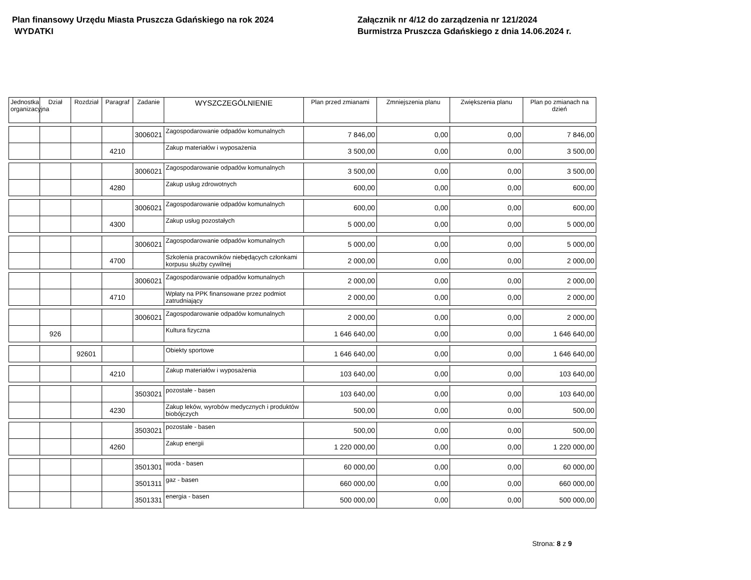Plan finansowy Urzędu Miasta Pruszcza Gdańskiego na rok 2024
WYDATKI
Załącznik nr 4/12 do zarządzenia nr 121/2024
Burmistrza Pruszcza Gdańskiego z dnia 14.06.2024 r.
| Jednostka organizacyjna | Dział | Rozdział | Paragraf | Zadanie | WYSZCZEGÓLNIENIE | Plan przed zmianami | Zmniejszenia planu | Zwiększenia planu | Plan po zmianach na dzień |
| --- | --- | --- | --- | --- | --- | --- | --- | --- | --- |
| | | | | 3006021 | Zagospodarowanie odpadów komunalnych | 7 846,00 | 0,00 | 0,00 | 7 846,00 |
| | | | 4210 | | Zakup materiałów i wyposażenia | 3 500,00 | 0,00 | 0,00 | 3 500,00 |
| | | | | 3006021 | Zagospodarowanie odpadów komunalnych | 3 500,00 | 0,00 | 0,00 | 3 500,00 |
| | | | 4280 | | Zakup usług zdrowotnych | 600,00 | 0,00 | 0,00 | 600,00 |
| | | | | 3006021 | Zagospodarowanie odpadów komunalnych | 600,00 | 0,00 | 0,00 | 600,00 |
| | | | 4300 | | Zakup usług pozostałych | 5 000,00 | 0,00 | 0,00 | 5 000,00 |
| | | | | 3006021 | Zagospodarowanie odpadów komunalnych | 5 000,00 | 0,00 | 0,00 | 5 000,00 |
| | | | 4700 | | Szkolenia pracowników niebędących członkami korpusu służby cywilnej | 2 000,00 | 0,00 | 0,00 | 2 000,00 |
| | | | | 3006021 | Zagospodarowanie odpadów komunalnych | 2 000,00 | 0,00 | 0,00 | 2 000,00 |
| | | | 4710 | | Wpłaty na PPK finansowane przez podmiot zatrudniający | 2 000,00 | 0,00 | 0,00 | 2 000,00 |
| | | | | 3006021 | Zagospodarowanie odpadów komunalnych | 2 000,00 | 0,00 | 0,00 | 2 000,00 |
| | 926 | | | | Kultura fizyczna | 1 646 640,00 | 0,00 | 0,00 | 1 646 640,00 |
| | | 92601 | | | Obiekty sportowe | 1 646 640,00 | 0,00 | 0,00 | 1 646 640,00 |
| | | | 4210 | | Zakup materiałów i wyposażenia | 103 640,00 | 0,00 | 0,00 | 103 640,00 |
| | | | | 3503021 | pozostałe - basen | 103 640,00 | 0,00 | 0,00 | 103 640,00 |
| | | | 4230 | | Zakup leków, wyrobów medycznych i produktów biobójczych | 500,00 | 0,00 | 0,00 | 500,00 |
| | | | | 3503021 | pozostałe - basen | 500,00 | 0,00 | 0,00 | 500,00 |
| | | | 4260 | | Zakup energii | 1 220 000,00 | 0,00 | 0,00 | 1 220 000,00 |
| | | | | 3501301 | woda - basen | 60 000,00 | 0,00 | 0,00 | 60 000,00 |
| | | | | 3501311 | gaz - basen | 660 000,00 | 0,00 | 0,00 | 660 000,00 |
| | | | | 3501331 | energia - basen | 500 000,00 | 0,00 | 0,00 | 500 000,00 |
Strona: 8 z 9